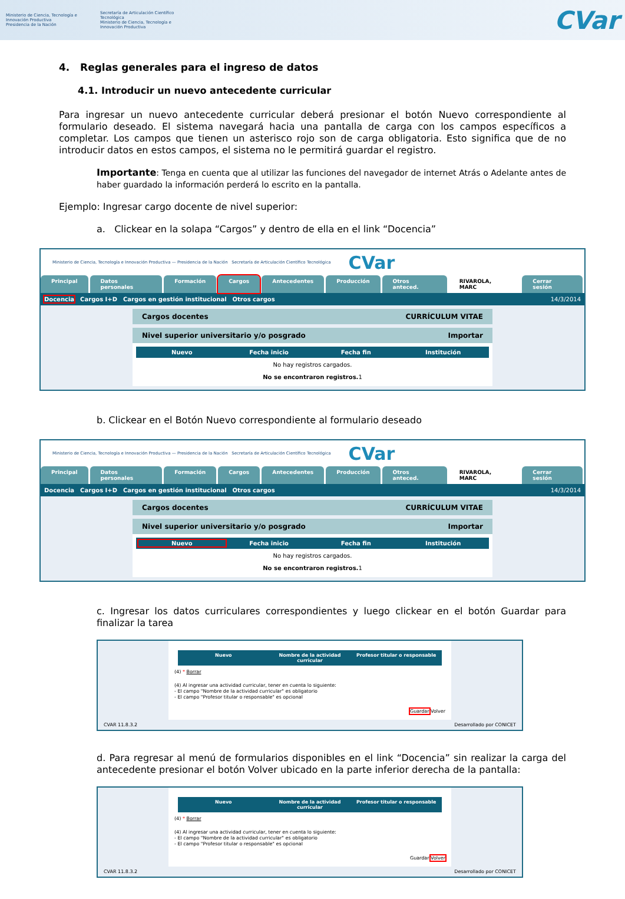Ministerio de Ciencia, Tecnología e Innovación Productiva
Presidencia de la Nación
Secretaría de Articulación Científico Tecnológica
Ministerio de Ciencia, Tecnología e Innovación Productiva
CVar
4. Reglas generales para el ingreso de datos
4.1. Introducir un nuevo antecedente curricular
Para ingresar un nuevo antecedente curricular deberá presionar el botón Nuevo correspondiente al formulario deseado. El sistema navegará hacia una pantalla de carga con los campos específicos a completar. Los campos que tienen un asterisco rojo son de carga obligatoria. Esto significa que de no introducir datos en estos campos, el sistema no le permitirá guardar el registro.
Importante: Tenga en cuenta que al utilizar las funciones del navegador de internet Atrás o Adelante antes de haber guardado la información perderá lo escrito en la pantalla.
Ejemplo: Ingresar cargo docente de nivel superior:
a. Clickear en la solapa “Cargos” y dentro de ella en el link “Docencia”
Ministerio de Ciencia, Tecnología e Innovación Productiva — Presidencia de la Nación Secretaría de Articulación Científico Tecnológica CVar
Principal Datos personales Formación Cargos Antecedentes Producción Otros anteced. RIVAROLA, MARC Cerrar sesión
Docencia Cargos I+D Cargos en gestión institucional Otros cargos 14/3/2014
Cargos docentes CURRÍCULUM VITAE
Nivel superior universitario y/o posgrado Importar
Nuevo Fecha inicio Fecha fin Institución
No hay registros cargados.
No se encontraron registros. 1
b. Clickear en el Botón Nuevo correspondiente al formulario deseado
Ministerio de Ciencia, Tecnología e Innovación Productiva — Presidencia de la Nación Secretaría de Articulación Científico Tecnológica CVar
Principal Datos personales Formación Cargos Antecedentes Producción Otros anteced. RIVAROLA, MARC Cerrar sesión
Docencia Cargos I+D Cargos en gestión institucional Otros cargos 14/3/2014
Cargos docentes CURRÍCULUM VITAE
Nivel superior universitario y/o posgrado Importar
Nuevo Fecha inicio Fecha fin Institución
No hay registros cargados.
No se encontraron registros. 1
c. Ingresar los datos curriculares correspondientes y luego clickear en el botón Guardar para finalizar la tarea
Nuevo Nombre de la actividad curricular Profesor titular o responsable
(4) * Borrar
(4) Al ingresar una actividad curricular, tener en cuenta lo siguiente:
- El campo "Nombre de la actividad curricular" es obligatorio
- El campo "Profesor titular o responsable" es opcional
Guardar Volver
CVAR 11.8.3.2 Desarrollado por CONICET
d. Para regresar al menú de formularios disponibles en el link “Docencia” sin realizar la carga del antecedente presionar el botón Volver ubicado en la parte inferior derecha de la pantalla:
Nuevo Nombre de la actividad curricular Profesor titular o responsable
(4) * Borrar
(4) Al ingresar una actividad curricular, tener en cuenta lo siguiente:
- El campo "Nombre de la actividad curricular" es obligatorio
- El campo "Profesor titular o responsable" es opcional
Guardar Volver
CVAR 11.8.3.2 Desarrollado por CONICET